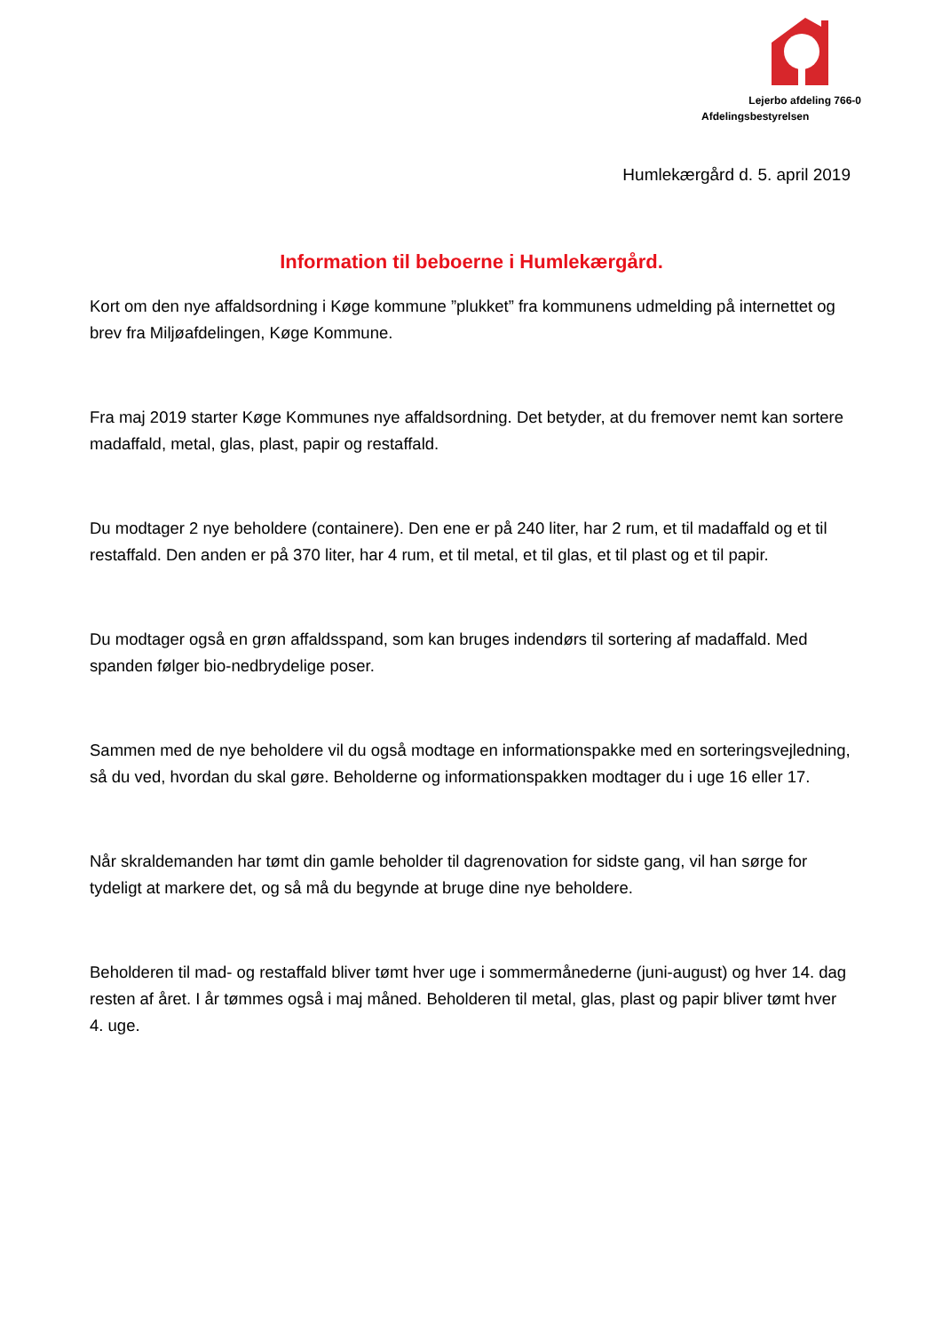Lejerbo afdeling 766-0
Afdelingsbestyrelsen
Humlekærgård d. 5. april 2019
Information til beboerne i Humlekærgård.
Kort om den nye affaldsordning i Køge kommune ”plukket” fra kommunens udmelding på internettet og brev fra Miljøafdelingen, Køge Kommune.
Fra maj 2019 starter Køge Kommunes nye affaldsordning. Det betyder, at du fremover nemt kan sortere madaffald, metal, glas, plast, papir og restaffald.
Du modtager 2 nye beholdere (containere). Den ene er på 240 liter, har 2 rum, et til madaffald og et til restaffald. Den anden er på 370 liter, har 4 rum, et til metal, et til glas, et til plast og et til papir.
Du modtager også en grøn affaldsspand, som kan bruges indendørs til sortering af madaffald. Med spanden følger bio-nedbrydelige poser.
Sammen med de nye beholdere vil du også modtage en informationspakke med en sorteringsvejledning, så du ved, hvordan du skal gøre. Beholderne og informationspakken modtager du i uge 16 eller 17.
Når skraldemanden har tømt din gamle beholder til dagrenovation for sidste gang, vil han sørge for tydeligt at markere det, og så må du begynde at bruge dine nye beholdere.
Beholderen til mad- og restaffald bliver tømt hver uge i sommermånederne (juni-august) og hver 14. dag resten af året. I år tømmes også i maj måned. Beholderen til metal, glas, plast og papir bliver tømt hver 4. uge.